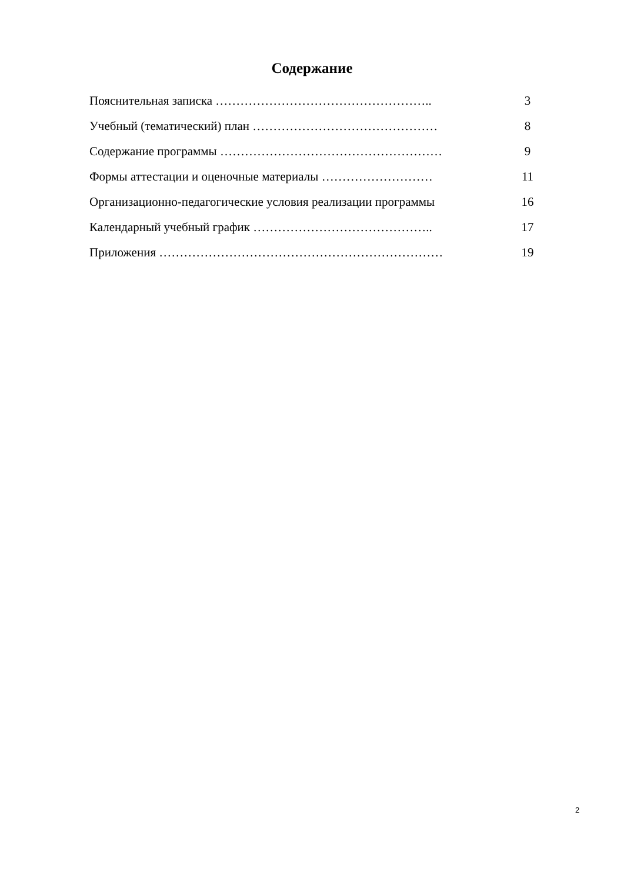Содержание
Пояснительная записка …………………………………………….. 3
Учебный (тематический) план ……………………………………… 8
Содержание программы ……………………………………………… 9
Формы аттестации и оценочные материалы ……………………… 11
Организационно-педагогические условия реализации программы 16
Календарный учебный график …………………………………….. 17
Приложения …………………………………………………………… 19
2